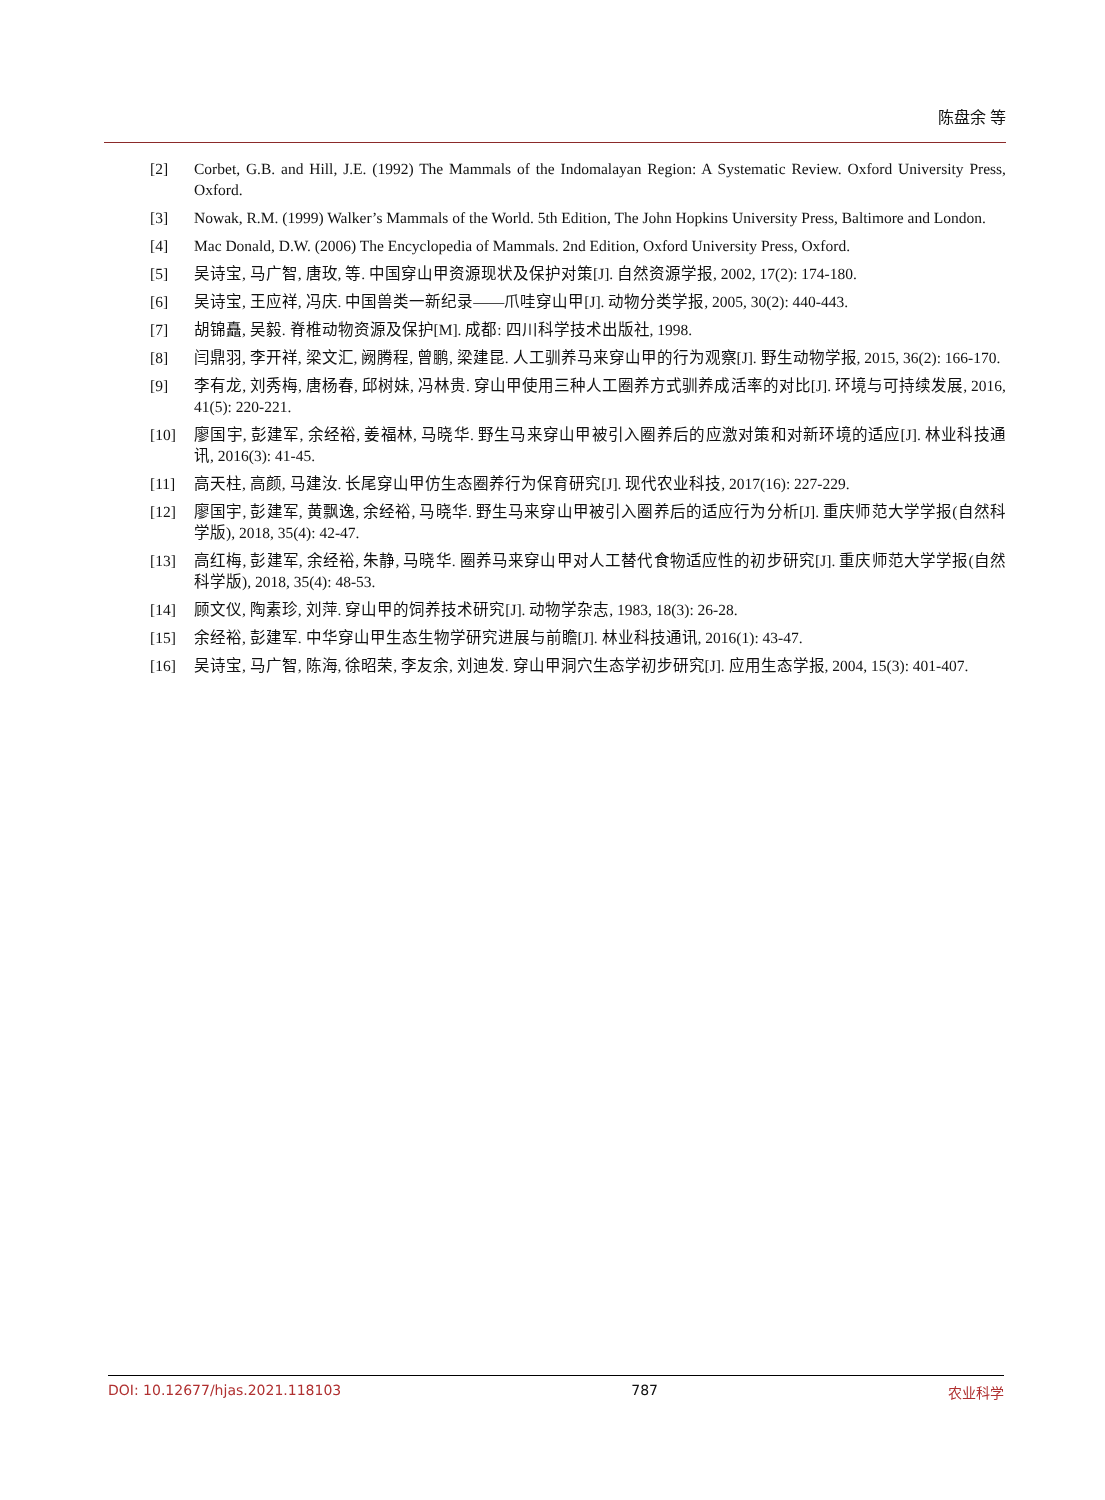陈盘余 等
[2] Corbet, G.B. and Hill, J.E. (1992) The Mammals of the Indomalayan Region: A Systematic Review. Oxford University Press, Oxford.
[3] Nowak, R.M. (1999) Walker’s Mammals of the World. 5th Edition, The John Hopkins University Press, Baltimore and London.
[4] Mac Donald, D.W. (2006) The Encyclopedia of Mammals. 2nd Edition, Oxford University Press, Oxford.
[5] 吴诗宝, 马广智, 唐玫, 等. 中国穿山甲资源现状及保护对策[J]. 自然资源学报, 2002, 17(2): 174-180.
[6] 吴诗宝, 王应祥, 冯庆. 中国兽类一新纪录——爪哇穿山甲[J]. 动物分类学报, 2005, 30(2): 440-443.
[7] 胡锦矗, 吴毅. 脊椎动物资源及保护[M]. 成都: 四川科学技术出版社, 1998.
[8] 闫鼎羽, 李开祥, 梁文汇, 阙腾程, 曾鹏, 梁建昆. 人工驯养马来穿山甲的行为观察[J]. 野生动物学报, 2015, 36(2): 166-170.
[9] 李有龙, 刘秀梅, 唐杨春, 邱树妹, 冯林贵. 穿山甲使用三种人工圈养方式驯养成活率的对比[J]. 环境与可持续发展, 2016, 41(5): 220-221.
[10] 廖国宇, 彭建军, 余经裕, 姜福林, 马晓华. 野生马来穿山甲被引入圈养后的应激对策和对新环境的适应[J]. 林业科技通讯, 2016(3): 41-45.
[11] 高天柱, 高颜, 马建汝. 长尾穿山甲仿生态圈养行为保育研究[J]. 现代农业科技, 2017(16): 227-229.
[12] 廖国宇, 彭建军, 黄飘逸, 余经裕, 马晓华. 野生马来穿山甲被引入圈养后的适应行为分析[J]. 重庆师范大学学报(自然科学版), 2018, 35(4): 42-47.
[13] 高红梅, 彭建军, 余经裕, 朱静, 马晓华. 圈养马来穿山甲对人工替代食物适应性的初步研究[J]. 重庆师范大学学报(自然科学版), 2018, 35(4): 48-53.
[14] 顾文仪, 陶素珍, 刘萍. 穿山甲的饲养技术研究[J]. 动物学杂志, 1983, 18(3): 26-28.
[15] 余经裕, 彭建军. 中华穿山甲生态生物学研究进展与前瞻[J]. 林业科技通讯, 2016(1): 43-47.
[16] 吴诗宝, 马广智, 陈海, 徐昭荣, 李友余, 刘迪发. 穿山甲洞穴生态学初步研究[J]. 应用生态学报, 2004, 15(3): 401-407.
DOI: 10.12677/hjas.2021.118103 787 农业科学